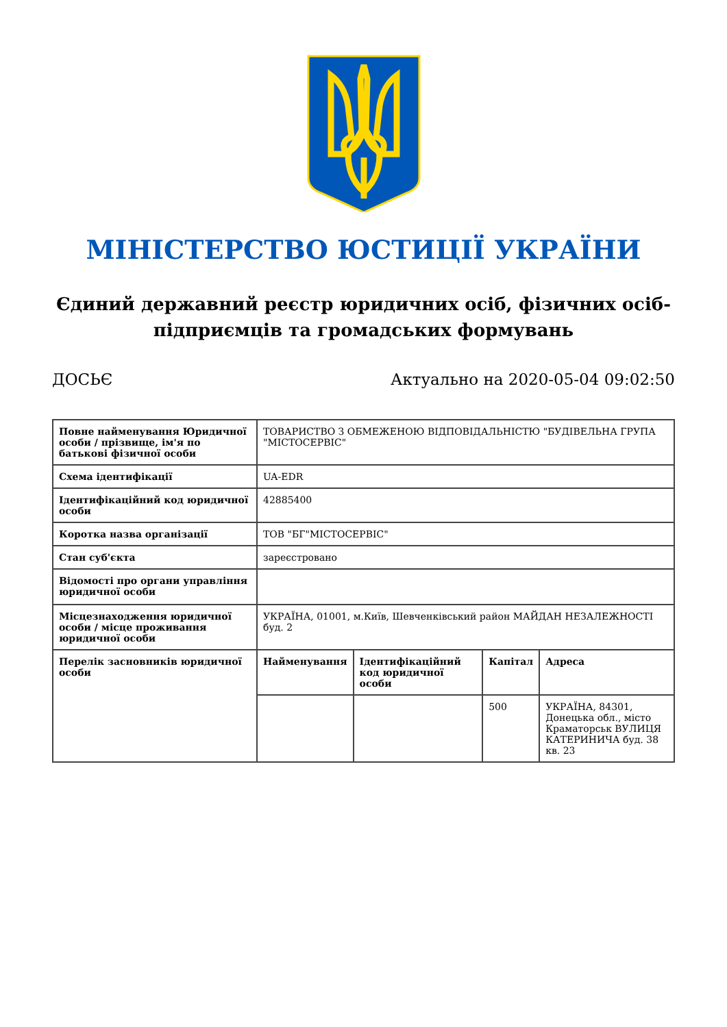МІНІСТЕРСТВО ЮСТИЦІЇ УКРАЇНИ
Єдиний державний реєстр юридичних осіб, фізичних осіб-підприємців та громадських формувань
ДОСЬЄ Актуально на 2020-05-04 09:02:50
| Повне найменування Юридичної особи / прізвище, ім'я по батькові фізичної особи | ТОВАРИСТВО З ОБМЕЖЕНОЮ ВІДПОВІДАЛЬНІСТЮ "БУДІВЕЛЬНА ГРУПА "МІСТОСЕРВІС" |
| Схема ідентифікації | UA-EDR |
| Ідентифікаційний код юридичної особи | 42885400 |
| Коротка назва організації | ТОВ "БГ"МІСТОСЕРВІС" |
| Стан суб'єкта | зареєстровано |
| Відомості про органи управління юридичної особи | |
| Місцезнаходження юридичної особи / місце проживання юридичної особи | УКРАЇНА, 01001, м.Київ, Шевченківський район МАЙДАН НЕЗАЛЕЖНОСТІ буд. 2 |
| Перелік засновників юридичної особи | / Найменування / Ідентифікаційний код юридичної особи / Капітал / Адреса / / --- / --- / --- / --- / / / / 500 / УКРАЇНА, 84301, Донецька обл., місто Краматорськ ВУЛИЦЯ КАТЕРИНИЧА буд. 38 кв. 23 / |